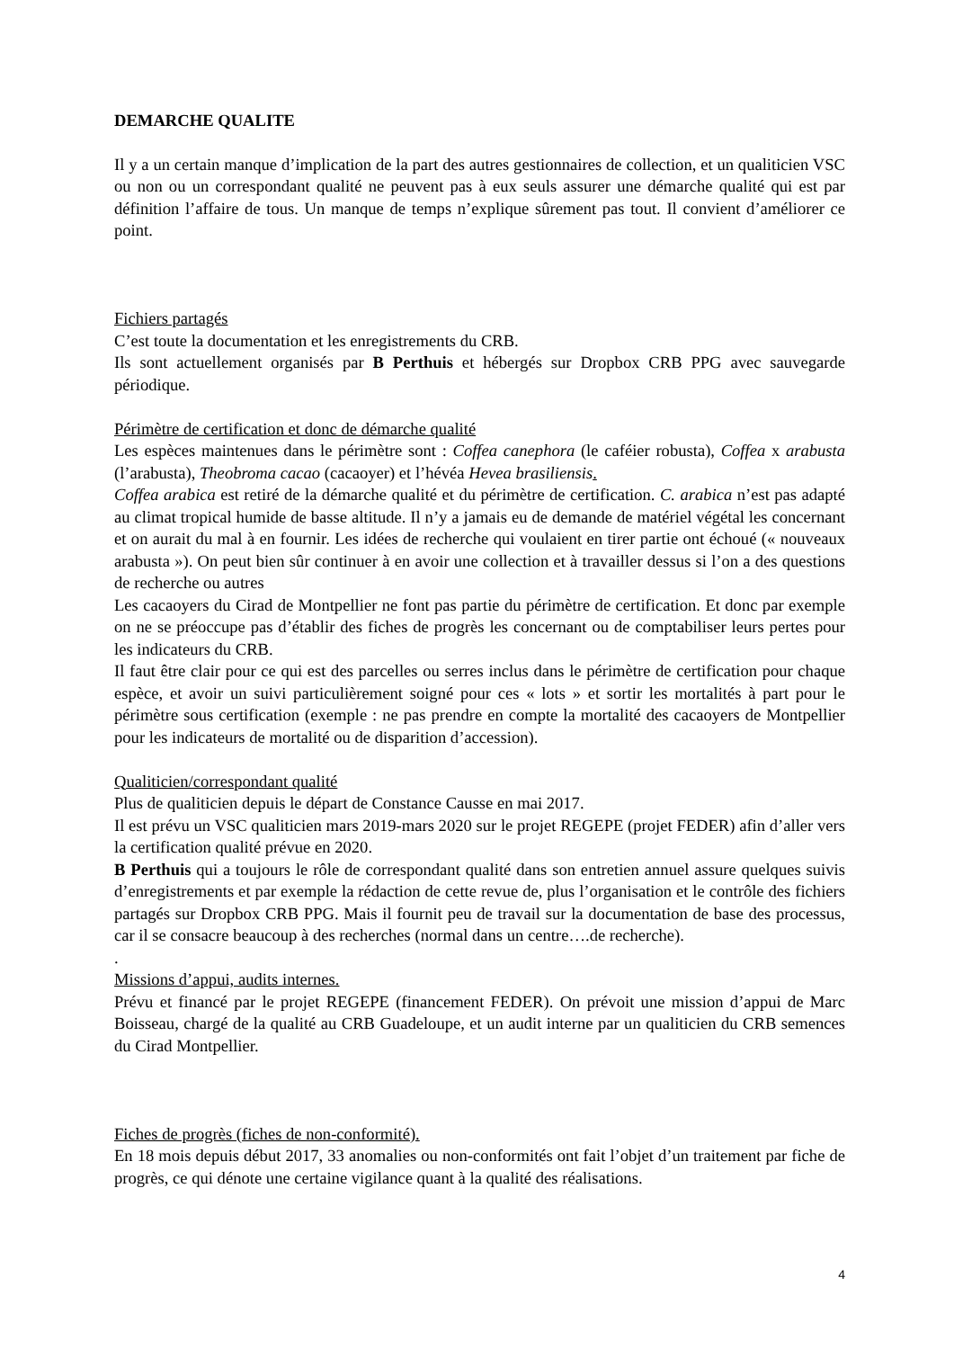DEMARCHE QUALITE
Il y a un certain manque d’implication de la part des autres gestionnaires de collection, et un qualiticien VSC ou non ou un correspondant qualité ne peuvent pas à eux seuls assurer une démarche qualité qui est par définition l’affaire de tous. Un manque de temps n’explique sûrement pas tout. Il convient d’améliorer ce point.
Fichiers partagés
C’est toute la documentation et les enregistrements du CRB.
Ils sont actuellement organisés par B Perthuis et hébergés sur Dropbox CRB PPG avec sauvegarde périodique.
Périmètre de certification et donc de démarche qualité
Les espèces maintenues dans le périmètre sont : Coffea canephora (le caféier robusta), Coffea x arabusta (l’arabusta), Theobroma cacao (cacaoyer) et l’hévéa Hevea brasiliensis.
Coffea arabica est retiré de la démarche qualité et du périmètre de certification. C. arabica n’est pas adapté au climat tropical humide de basse altitude. Il n’y a jamais eu de demande de matériel végétal les concernant et on aurait du mal à en fournir. Les idées de recherche qui voulaient en tirer partie ont échoué (« nouveaux arabusta »). On peut bien sûr continuer à en avoir une collection et à travailler dessus si l’on a des questions de recherche ou autres
Les cacaoyers du Cirad de Montpellier ne font pas partie du périmètre de certification. Et donc par exemple on ne se préoccupe pas d’établir des fiches de progrès les concernant ou de comptabiliser leurs pertes pour les indicateurs du CRB.
Il faut être clair pour ce qui est des parcelles ou serres inclus dans le périmètre de certification pour chaque espèce, et avoir un suivi particulièrement soigné pour ces « lots » et sortir les mortalités à part pour le périmètre sous certification (exemple : ne pas prendre en compte la mortalité des cacaoyers de Montpellier pour les indicateurs de mortalité ou de disparition d’accession).
Qualiticien/correspondant qualité
Plus de qualiticien depuis le départ de Constance Causse en mai 2017.
Il est prévu un VSC qualiticien mars 2019-mars 2020 sur le projet REGEPE (projet FEDER) afin d’aller vers la certification qualité prévue en 2020.
B Perthuis qui a toujours le rôle de correspondant qualité dans son entretien annuel assure quelques suivis d’enregistrements et par exemple la rédaction de cette revue de, plus l’organisation et le contrôle des fichiers partagés sur Dropbox CRB PPG. Mais il fournit peu de travail sur la documentation de base des processus, car il se consacre beaucoup à des recherches (normal dans un centre….de recherche).
.
Missions d’appui, audits internes.
Prévu et financé par le projet REGEPE (financement FEDER). On prévoit une mission d’appui de Marc Boisseau, chargé de la qualité au CRB Guadeloupe, et un audit interne par un qualiticien du CRB semences du Cirad Montpellier.
Fiches de progrès (fiches de non-conformité).
En 18 mois depuis début 2017, 33 anomalies ou non-conformités ont fait l’objet d’un traitement par fiche de progrès, ce qui dénote une certaine vigilance quant à la qualité des réalisations.
4